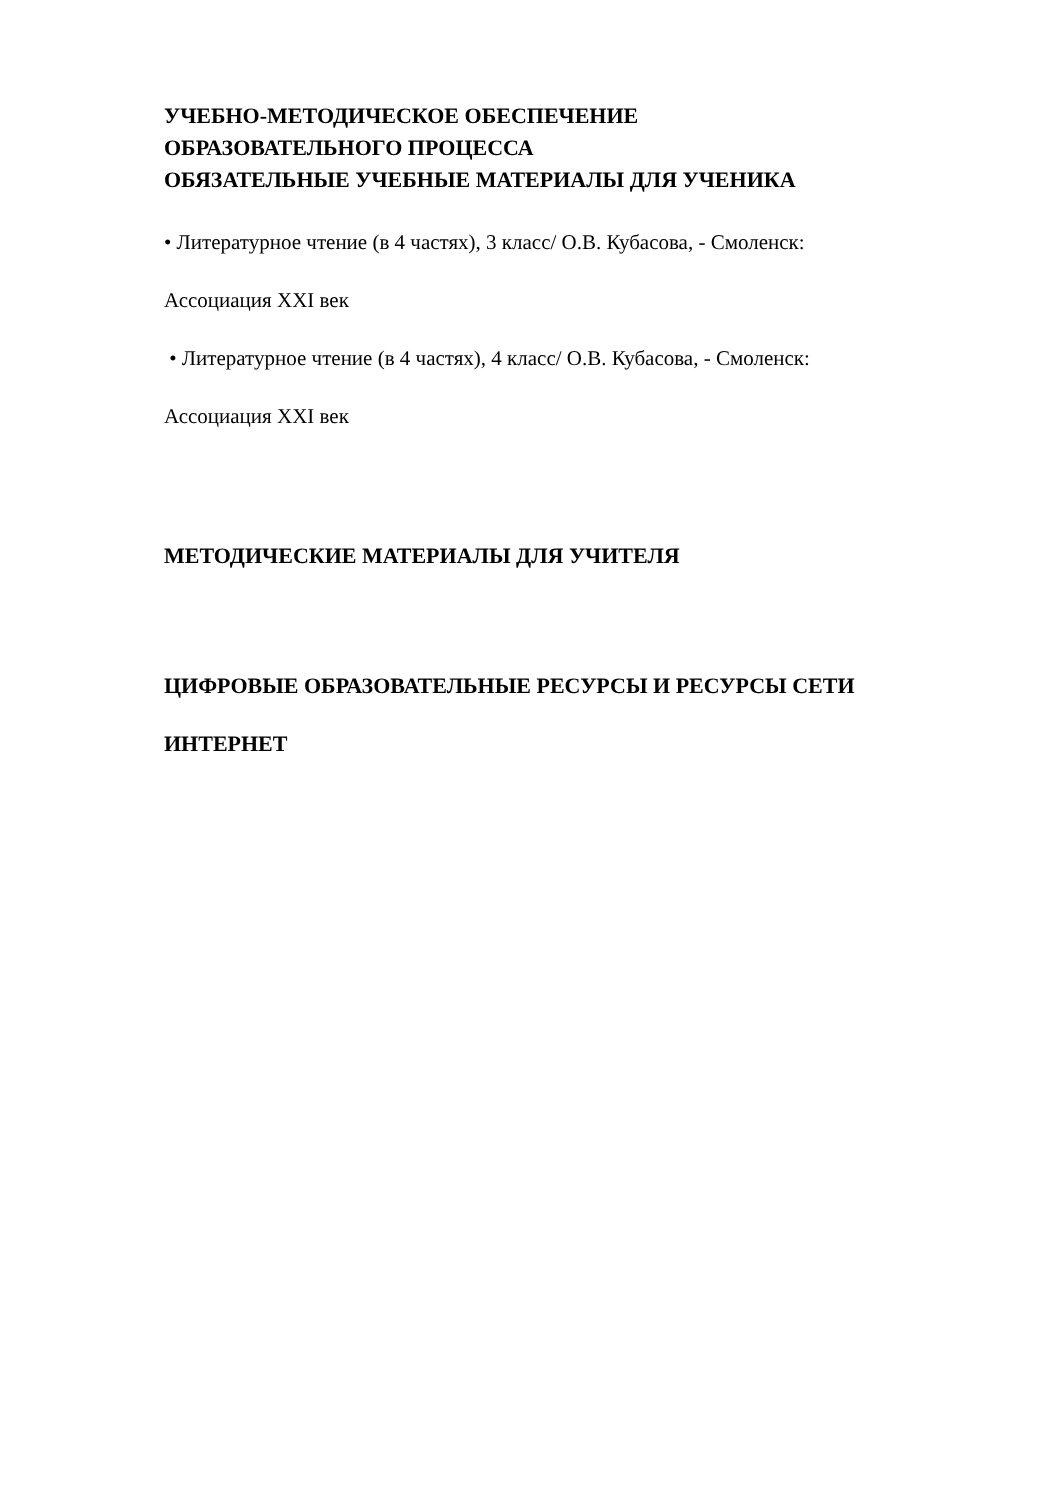УЧЕБНО-МЕТОДИЧЕСКОЕ ОБЕСПЕЧЕНИЕ
ОБРАЗОВАТЕЛЬНОГО ПРОЦЕССА
ОБЯЗАТЕЛЬНЫЕ УЧЕБНЫЕ МАТЕРИАЛЫ ДЛЯ УЧЕНИКА
• Литературное чтение (в 4 частях), 3 класс/ О.В. Кубасова, - Смоленск:
Ассоциация XXI век
• Литературное чтение (в 4 частях), 4 класс/ О.В. Кубасова, - Смоленск:
Ассоциация XXI век
МЕТОДИЧЕСКИЕ МАТЕРИАЛЫ ДЛЯ УЧИТЕЛЯ
ЦИФРОВЫЕ ОБРАЗОВАТЕЛЬНЫЕ РЕСУРСЫ И РЕСУРСЫ СЕТИ
ИНТЕРНЕТ